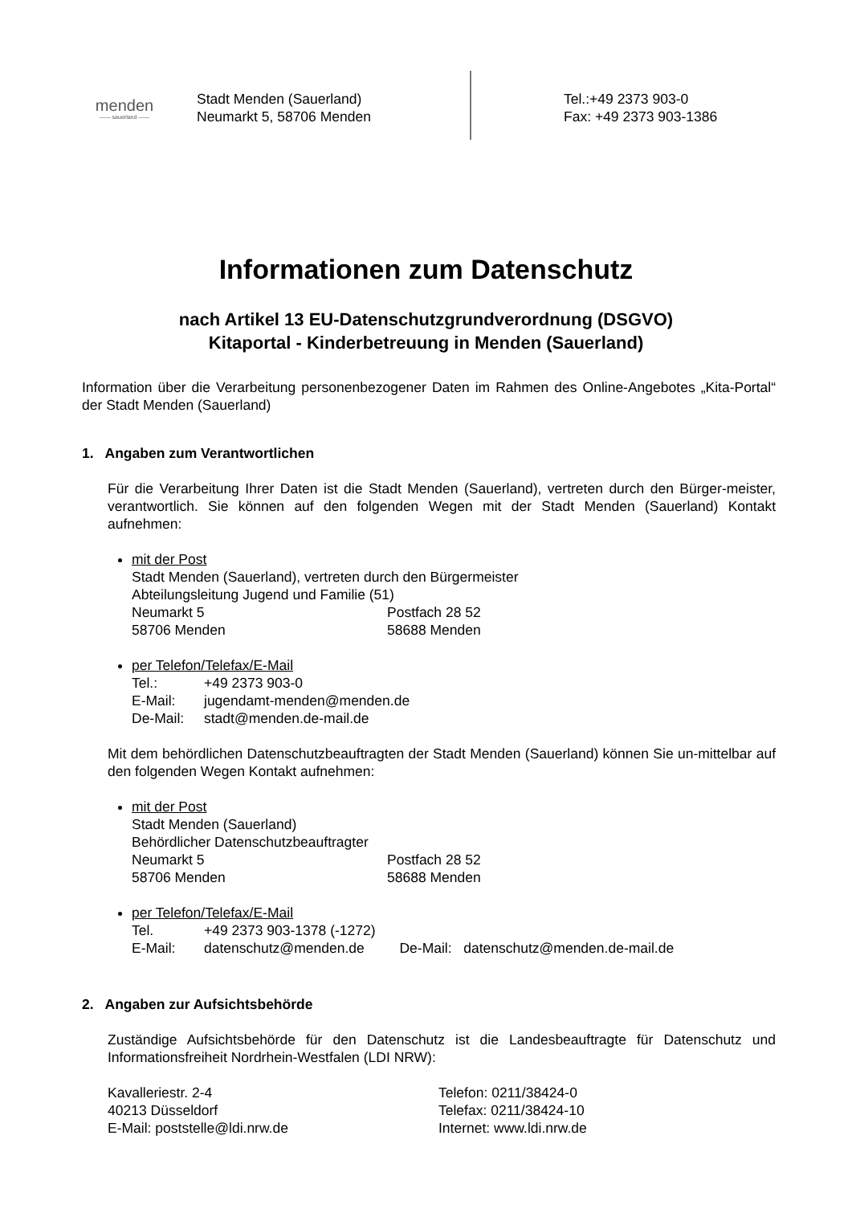menden
—— sauerland ——
Stadt Menden (Sauerland)
Neumarkt 5, 58706 Menden
Tel.:+49 2373 903-0
Fax: +49 2373 903-1386
Informationen zum Datenschutz
nach Artikel 13 EU-Datenschutzgrundverordnung (DSGVO)
Kitaportal - Kinderbetreuung in Menden (Sauerland)
Information über die Verarbeitung personenbezogener Daten im Rahmen des Online-Angebotes „Kita-Portal“ der Stadt Menden (Sauerland)
1. Angaben zum Verantwortlichen
Für die Verarbeitung Ihrer Daten ist die Stadt Menden (Sauerland), vertreten durch den Bürger-meister, verantwortlich. Sie können auf den folgenden Wegen mit der Stadt Menden (Sauerland) Kontakt aufnehmen:
mit der Post
Stadt Menden (Sauerland), vertreten durch den Bürgermeister
Abteilungsleitung Jugend und Familie (51)
Neumarkt 5 Postfach 28 52
58706 Menden 58688 Menden
per Telefon/Telefax/E-Mail
Tel.: +49 2373 903-0
E-Mail: jugendamt-menden@menden.de
De-Mail: stadt@menden.de-mail.de
Mit dem behördlichen Datenschutzbeauftragten der Stadt Menden (Sauerland) können Sie un-mittelbar auf den folgenden Wegen Kontakt aufnehmen:
mit der Post
Stadt Menden (Sauerland)
Behördlicher Datenschutzbeauftragter
Neumarkt 5 Postfach 28 52
58706 Menden 58688 Menden
per Telefon/Telefax/E-Mail
Tel. +49 2373 903-1378 (-1272)
E-Mail: datenschutz@menden.de De-Mail: datenschutz@menden.de-mail.de
2. Angaben zur Aufsichtsbehörde
Zuständige Aufsichtsbehörde für den Datenschutz ist die Landesbeauftragte für Datenschutz und Informationsfreiheit Nordrhein-Westfalen (LDI NRW):
Kavalleriestr. 2-4
40213 Düsseldorf
E-Mail: poststelle@ldi.nrw.de
Telefon: 0211/38424-0
Telefax: 0211/38424-10
Internet: www.ldi.nrw.de